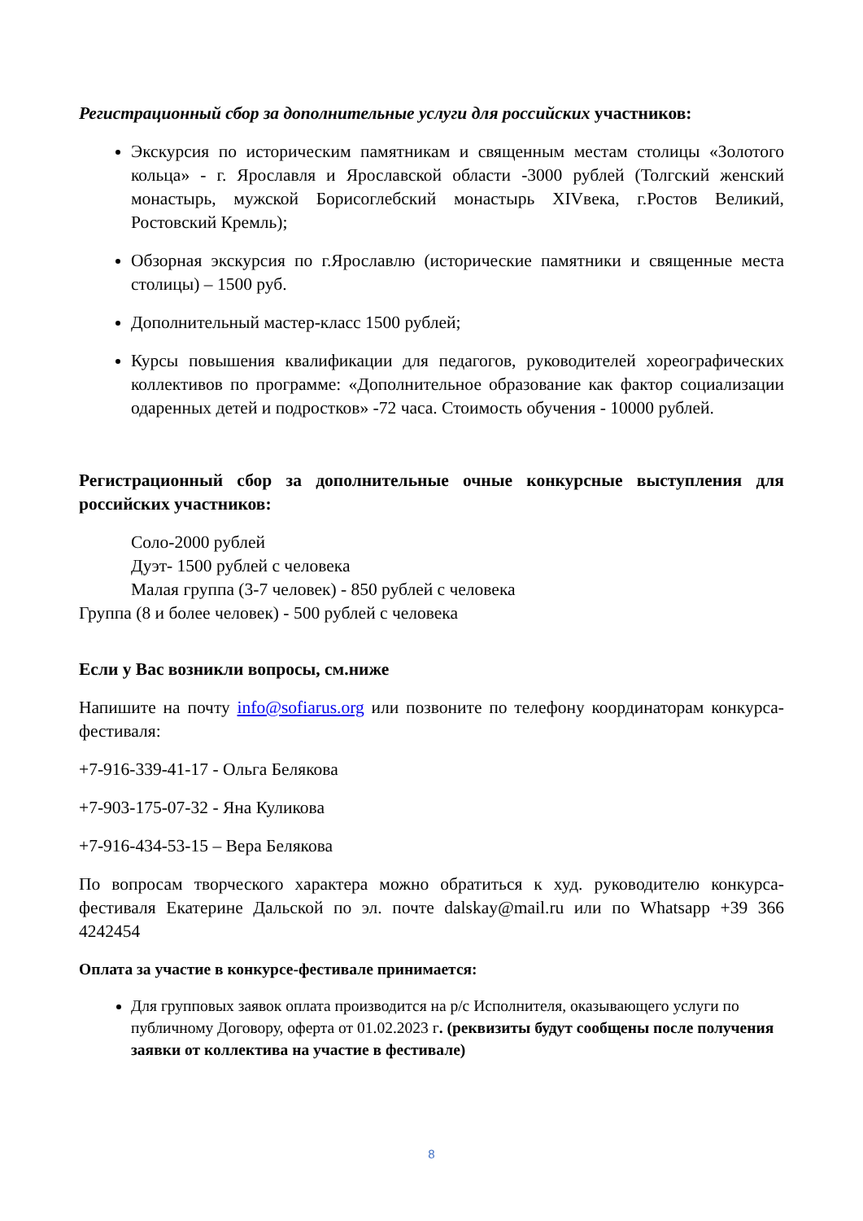Регистрационный сбор за дополнительные услуги для российских участников:
Экскурсия по историческим памятникам и священным местам столицы «Золотого кольца» - г. Ярославля и Ярославской области -3000 рублей (Толгский женский монастырь, мужской Борисоглебский монастырь XIVвека, г.Ростов Великий, Ростовский Кремль);
Обзорная экскурсия по г.Ярославлю (исторические памятники и священные места столицы) – 1500 руб.
Дополнительный мастер-класс 1500 рублей;
Курсы повышения квалификации для педагогов, руководителей хореографических коллективов по программе: «Дополнительное образование как фактор социализации одаренных детей и подростков» -72 часа. Стоимость обучения - 10000 рублей.
Регистрационный сбор за дополнительные очные конкурсные выступления для российских участников:
Соло-2000 рублей
Дуэт- 1500 рублей с человека
Малая группа (3-7 человек) - 850 рублей с человека
Группа (8 и более человек) - 500 рублей с человека
Если у Вас возникли вопросы, см.ниже
Напишите на почту info@sofiarus.org или позвоните по телефону координаторам конкурса-фестиваля:
+7-916-339-41-17 - Ольга Белякова
+7-903-175-07-32 - Яна Куликова
+7-916-434-53-15 – Вера Белякова
По вопросам творческого характера можно обратиться к худ. руководителю конкурса-фестиваля Екатерине Дальской по эл. почте dalskay@mail.ru или по Whatsapp +39 366 4242454
Оплата за участие в конкурсе-фестивале принимается:
Для групповых заявок оплата производится на р/с Исполнителя, оказывающего услуги по публичному Договору, оферта от 01.02.2023 г. (реквизиты будут сообщены после получения заявки от коллектива на участие в фестивале)
8